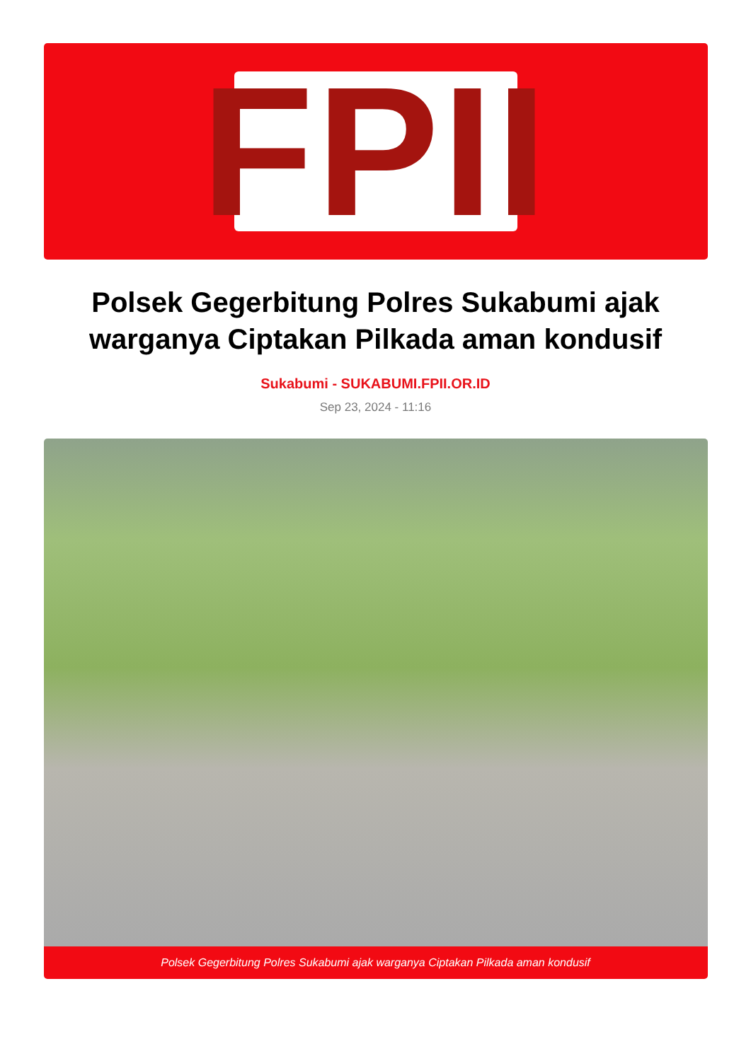FPII
Polsek Gegerbitung Polres Sukabumi ajak warganya Ciptakan Pilkada aman kondusif
Sukabumi - SUKABUMI.FPII.OR.ID
Sep 23, 2024 - 11:16
Polsek Gegerbitung Polres Sukabumi ajak warganya Ciptakan Pilkada aman kondusif